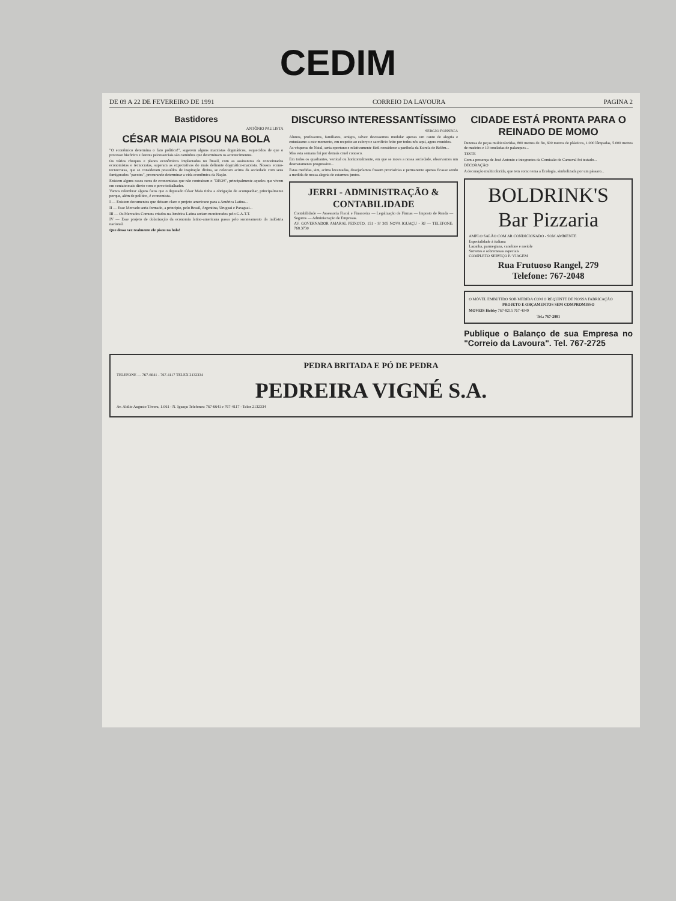CEDIM
DE 09 A 22 DE FEVEREIRO DE 1991 CORREIO DA LAVOURA PAGINA 2
Bastidores
ANTÔNIO PAULISTA
CÉSAR MAIA PISOU NA BOLA
"O econômico determina o fato político!", sugerem alguns marxistas dogmáticos, esquecidos de que o processo histórico e fatores psicossociais são caminhos que determinam os acontecimentos.
Os vários choques e planos econômicos implantados no Brasil, com as assinaturas de conceituados economistas e tecnocratas, superam as expectativas do mais delirante dogmático-marxista. Nossos econo-tecnocratas, que se consideram possuídos de inspiração divina, se colocam acima da sociedade com seus famigerados "pacotes", procurando determinar a vida econômica da Nação.
Existem alguns casos raros de economistas que não contraíram o "DEOS", principalmente aqueles que vivem em contato mais direto com o povo trabalhador.
Vamos relembrar alguns fatos que o deputado César Maia tinha a obrigação de acompanhar, principalmente porque, além de político, é economista.
I — Existem documentos que deixam claro o projeto americano para a América Latina...
II — Esse Mercado seria formado, a princípio, pelo Brasil, Argentina, Uruguai e Paraguai...
III — Os Mercados Comuns criados na América Latina seriam monitorados pelo G.A.T.T.
IV — Esse projeto de dolarização da economia latino-americana passa pelo sucateamento da indústria nacional.
Que dessa vez realmente ele pisou na bola!
DISCURSO INTERESSANTÍSSIMO
SERGIO FONSECA
Alunos, professores, familiares, amigos, talvez devessemos modular apenas um canto de alegria e entusiasmo a este momento, em respeito ao esforço e sacrifício feito por todos nós aqui, agora reunidos.
As vésperas do Natal, seria oportuno e relativamente fácil considerar a parábola da Estrela de Belém...
Mas esta semana foi por demais cruel conosco.
Em todos os quadrantes, vertical ou horizontalmente, em que se mova a nossa sociedade, observamos um desmatamento progressivo...
Estas medidas, sim, acima levantadas, desejaríamos fossem provisórias e permanente apenas ficasse sendo a medida de nossa alegria de estarmos juntos.
JERRI - ADMINISTRAÇÃO & CONTABILIDADE
Contabilidade — Assessoria Fiscal e Financeira — Legalização de Firmas — Imposto de Renda — Seguros — Administração de Empresas.
AV. GOVERNADOR AMARAL PEIXOTO, 151 - S/ 305 NOVA IGUAÇU - RJ — TELEFONE: 768.3730
CIDADE ESTÁ PRONTA PARA O REINADO DE MOMO
Dezenas de peças multicoloridas, 800 metros de fio, 600 metros de plásticos, 1.000 lâmpadas, 5.000 metros de madeira e 10 toneladas de palanques...
TESTE
Com a presença de José Antonio e integrantes da Comissão de Carnaval foi testado...
DECORAÇÃO
A decoração multicolorida, que tem como tema a Ecologia, simbolizada por um pássaro...
BOLDRINK'S
Bar Pizzaria
AMPLO SALÃO COM AR CONDICIONADO - SOM AMBIENTE
Especialidade à italiana
Lazanha, parmegiana, canelone e raviole
Sorvetes e sobremesas especiais
COMPLETO SERVIÇO P/ VIAGEM
Rua Frutuoso Rangel, 279
Telefone: 767-2048
O MÓVEL EMBUTIDO SOB MEDIDA COM O REQUINTE DE NOSSA FABRICAÇÃO
PROJETO E ORÇAMENTOS SEM COMPROMISSO
MOVEIS Hobby 767-8215 767-4049
Tel.: 767-2881
Publique o Balanço de sua Empresa no "Correio da Lavoura". Tel. 767-2725
PEDRA BRITADA E PÓ DE PEDRA
TELEFONE — 767-6641 - 767-4117 TELEX 2132334
PEDREIRA VIGNÉ S.A.
Av. Abílio Augusto Távora, 1.061 - N. Iguaçu Telefones: 767-6641 e 767-4117 - Telex 2132334